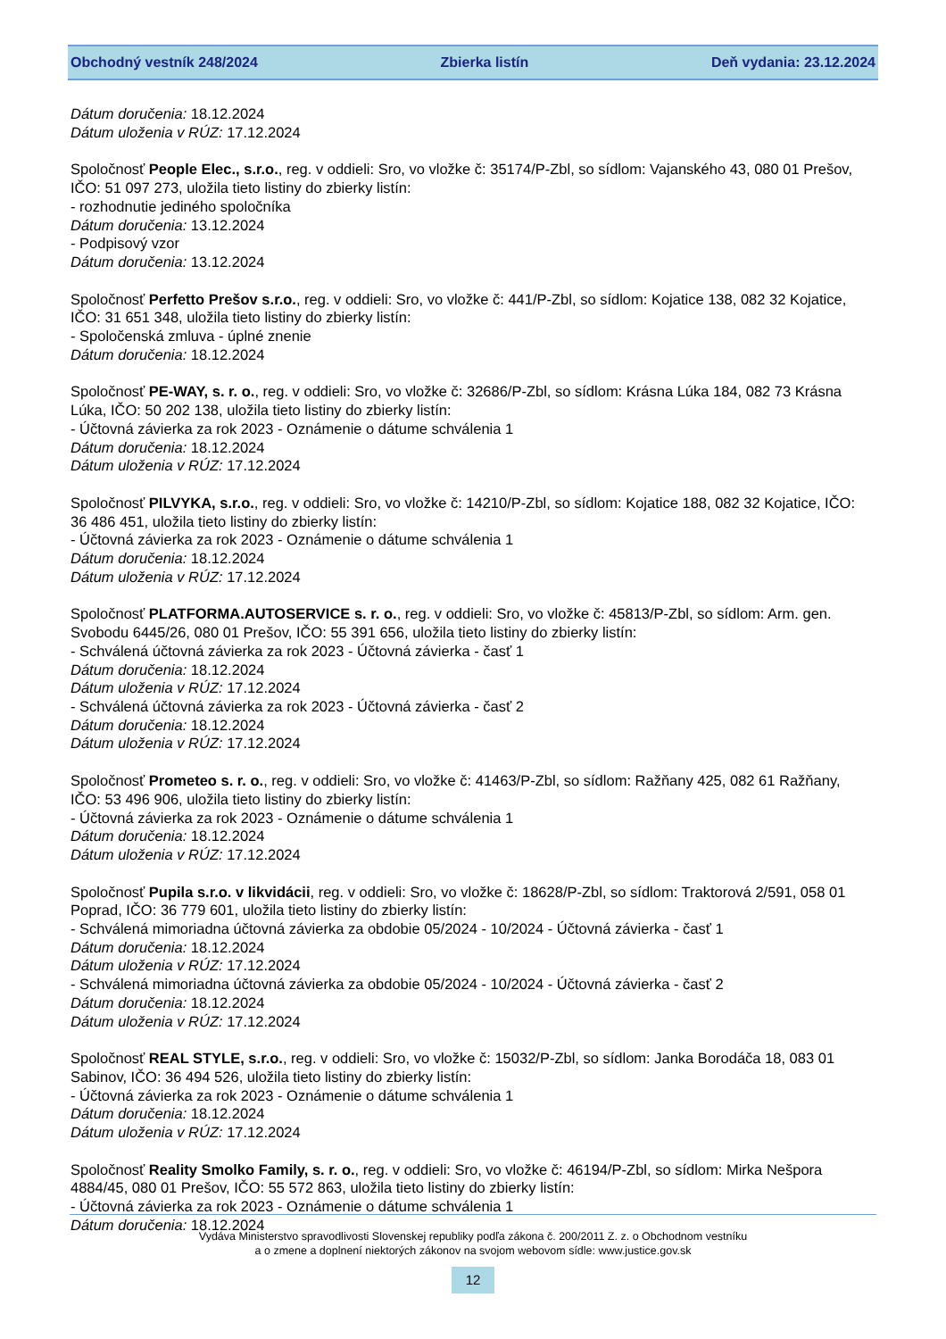Obchodný vestník 248/2024 Zbierka listín Deň vydania: 23.12.2024
Dátum doručenia: 18.12.2024
Dátum uloženia v RÚZ: 17.12.2024
Spoločnosť People Elec., s.r.o., reg. v oddieli: Sro, vo vložke č: 35174/P-Zbl, so sídlom: Vajanského 43, 080 01 Prešov, IČO: 51 097 273, uložila tieto listiny do zbierky listín:
- rozhodnutie jediného spoločníka
Dátum doručenia: 13.12.2024
- Podpisový vzor
Dátum doručenia: 13.12.2024
Spoločnosť Perfetto Prešov s.r.o., reg. v oddieli: Sro, vo vložke č: 441/P-Zbl, so sídlom: Kojatice 138, 082 32 Kojatice, IČO: 31 651 348, uložila tieto listiny do zbierky listín:
- Spoločenská zmluva - úplné znenie
Dátum doručenia: 18.12.2024
Spoločnosť PE-WAY, s. r. o., reg. v oddieli: Sro, vo vložke č: 32686/P-Zbl, so sídlom: Krásna Lúka 184, 082 73 Krásna Lúka, IČO: 50 202 138, uložila tieto listiny do zbierky listín:
- Účtovná závierka za rok 2023 - Oznámenie o dátume schválenia 1
Dátum doručenia: 18.12.2024
Dátum uloženia v RÚZ: 17.12.2024
Spoločnosť PILVYKA, s.r.o., reg. v oddieli: Sro, vo vložke č: 14210/P-Zbl, so sídlom: Kojatice 188, 082 32 Kojatice, IČO: 36 486 451, uložila tieto listiny do zbierky listín:
- Účtovná závierka za rok 2023 - Oznámenie o dátume schválenia 1
Dátum doručenia: 18.12.2024
Dátum uloženia v RÚZ: 17.12.2024
Spoločnosť PLATFORMA.AUTOSERVICE s. r. o., reg. v oddieli: Sro, vo vložke č: 45813/P-Zbl, so sídlom: Arm. gen. Svobodu 6445/26, 080 01 Prešov, IČO: 55 391 656, uložila tieto listiny do zbierky listín:
- Schválená účtovná závierka za rok 2023 - Účtovná závierka - časť 1
Dátum doručenia: 18.12.2024
Dátum uloženia v RÚZ: 17.12.2024
- Schválená účtovná závierka za rok 2023 - Účtovná závierka - časť 2
Dátum doručenia: 18.12.2024
Dátum uloženia v RÚZ: 17.12.2024
Spoločnosť Prometeo s. r. o., reg. v oddieli: Sro, vo vložke č: 41463/P-Zbl, so sídlom: Ražňany 425, 082 61 Ražňany, IČO: 53 496 906, uložila tieto listiny do zbierky listín:
- Účtovná závierka za rok 2023 - Oznámenie o dátume schválenia 1
Dátum doručenia: 18.12.2024
Dátum uloženia v RÚZ: 17.12.2024
Spoločnosť Pupila s.r.o. v likvidácii, reg. v oddieli: Sro, vo vložke č: 18628/P-Zbl, so sídlom: Traktorová 2/591, 058 01 Poprad, IČO: 36 779 601, uložila tieto listiny do zbierky listín:
- Schválená mimoriadna účtovná závierka za obdobie 05/2024 - 10/2024 - Účtovná závierka - časť 1
Dátum doručenia: 18.12.2024
Dátum uloženia v RÚZ: 17.12.2024
- Schválená mimoriadna účtovná závierka za obdobie 05/2024 - 10/2024 - Účtovná závierka - časť 2
Dátum doručenia: 18.12.2024
Dátum uloženia v RÚZ: 17.12.2024
Spoločnosť REAL STYLE, s.r.o., reg. v oddieli: Sro, vo vložke č: 15032/P-Zbl, so sídlom: Janka Borodáča 18, 083 01 Sabinov, IČO: 36 494 526, uložila tieto listiny do zbierky listín:
- Účtovná závierka za rok 2023 - Oznámenie o dátume schválenia 1
Dátum doručenia: 18.12.2024
Dátum uloženia v RÚZ: 17.12.2024
Spoločnosť Reality Smolko Family, s. r. o., reg. v oddieli: Sro, vo vložke č: 46194/P-Zbl, so sídlom: Mirka Nešpora 4884/45, 080 01 Prešov, IČO: 55 572 863, uložila tieto listiny do zbierky listín:
- Účtovná závierka za rok 2023 - Oznámenie o dátume schválenia 1
Dátum doručenia: 18.12.2024
Vydáva Ministerstvo spravodlivosti Slovenskej republiky podľa zákona č. 200/2011 Z. z. o Obchodnom vestníku
a o zmene a doplnení niektorých zákonov na svojom webovom sídle: www.justice.gov.sk
12